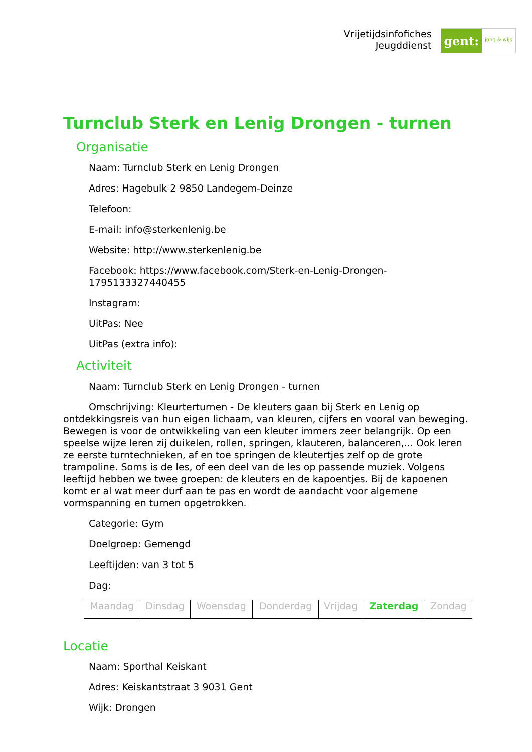Vrijetijdsinfofiches
Jeugddienst
gent:
jong & wijs
Turnclub Sterk en Lenig Drongen - turnen
Organisatie
Naam: Turnclub Sterk en Lenig Drongen
Adres: Hagebulk 2 9850 Landegem-Deinze
Telefoon:
E-mail: info@sterkenlenig.be
Website: http://www.sterkenlenig.be
Facebook: https://www.facebook.com/Sterk-en-Lenig-Drongen-1795133327440455
Instagram:
UitPas: Nee
UitPas (extra info):
Activiteit
Naam: Turnclub Sterk en Lenig Drongen - turnen
Omschrijving: Kleurterturnen - De kleuters gaan bij Sterk en Lenig op ontdekkingsreis van hun eigen lichaam, van kleuren, cijfers en vooral van beweging. Bewegen is voor de ontwikkeling van een kleuter immers zeer belangrijk. Op een speelse wijze leren zij duikelen, rollen, springen, klauteren, balanceren,... Ook leren ze eerste turntechnieken, af en toe springen de kleutertjes zelf op de grote trampoline. Soms is de les, of een deel van de les op passende muziek. Volgens leeftijd hebben we twee groepen: de kleuters en de kapoentjes. Bij de kapoenen komt er al wat meer durf aan te pas en wordt de aandacht voor algemene vormspanning en turnen opgetrokken.
Categorie: Gym
Doelgroep: Gemengd
Leeftijden: van 3 tot 5
Dag:
| Maandag | Dinsdag | Woensdag | Donderdag | Vrijdag | Zaterdag | Zondag |
Locatie
Naam: Sporthal Keiskant
Adres: Keiskantstraat 3 9031 Gent
Wijk: Drongen